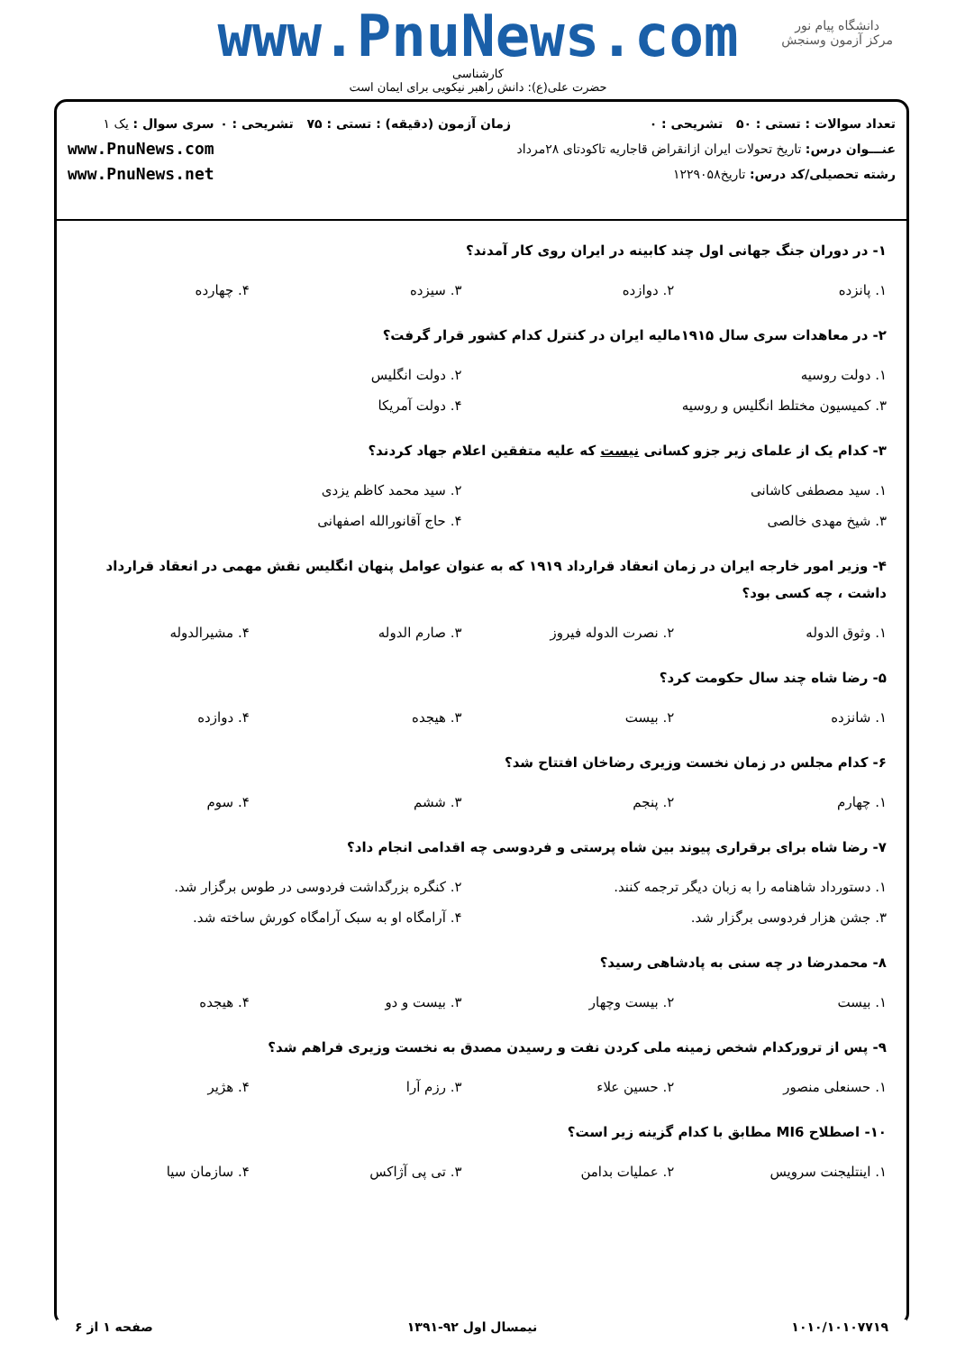دانشگاه پیام نور
مرکز آزمون وسنجش
www.PnuNews.com
کارشناسی
حضرت علی(ع): دانش راهبر نیکویی برای ایمان است
تعداد سوالات : تستی : ۵۰ تشریحی : ۰
عنـــوان درس: تاریخ تحولات ایران ازانقراض قاجاریه تاکودتای ۲۸مرداد
رشته تحصیلی/کد درس: تاریخ۱۲۲۹۰۵۸
زمان آزمون (دقیقه) : تستی : ۷۵ تشریحی : ۰
سری سوال : یک ۱
www.PnuNews.com
www.PnuNews.net
۱- در دوران جنگ جهانی اول چند کابینه در ایران روی کار آمدند؟
| ۱. پانزده | ۲. دوازده | ۳. سیزده | ۴. چهارده |
۲- در معاهدات سری سال ۱۹۱۵مالیه ایران در کنترل کدام کشور قرار گرفت؟
| ۱. دولت روسیه | ۲. دولت انگلیس |
| ۳. کمیسیون مختلط انگلیس و روسیه | ۴. دولت آمریکا |
۳- کدام یک از علمای زیر جزو کسانی نیست که علیه متفقین اعلام جهاد کردند؟
| ۱. سید مصطفی کاشانی | ۲. سید محمد کاظم یزدی |
| ۳. شیخ مهدی خالصی | ۴. حاج آقانورالله اصفهانی |
۴- وزیر امور خارجه ایران در زمان انعقاد قرارداد ۱۹۱۹ که به عنوان عوامل پنهان انگلیس نقش مهمی در انعقاد قرارداد داشت ، چه کسی بود؟
| ۱. وثوق الدوله | ۲. نصرت الدوله فیروز | ۳. صارم الدوله | ۴. مشیرالدوله |
۵- رضا شاه چند سال حکومت کرد؟
| ۱. شانزده | ۲. بیست | ۳. هیجده | ۴. دوازده |
۶- کدام مجلس در زمان نخست وزیری رضاخان افتتاح شد؟
| ۱. چهارم | ۲. پنجم | ۳. ششم | ۴. سوم |
۷- رضا شاه برای برقراری پیوند بین شاه پرستی و فردوسی چه اقدامی انجام داد؟
| ۱. دستورداد شاهنامه را به زبان دیگر ترجمه کنند. | ۲. کنگره بزرگداشت فردوسی در طوس برگزار شد. |
| ۳. جشن هزار فردوسی برگزار شد. | ۴. آرامگاه او به سبک آرامگاه کورش ساخته شد. |
۸- محمدرضا در چه سنی به پادشاهی رسید؟
| ۱. بیست | ۲. بیست وچهار | ۳. بیست و دو | ۴. هیجده |
۹- پس از ترورکدام شخص زمینه ملی کردن نفت و رسیدن مصدق به نخست وزیری فراهم شد؟
| ۱. حسنعلی منصور | ۲. حسین علاء | ۳. رزم آرا | ۴. هژیر |
۱۰- اصطلاح MI6 مطابق با کدام گزینه زیر است؟
| ۱. اینتلیجنت سرویس | ۲. عملیات بدامن | ۳. تی پی آژاکس | ۴. سازمان سیا |
۱۰۱۰/۱۰۱۰۷۷۱۹ نیمسال اول ۹۲-۱۳۹۱ صفحه ۱ از ۶